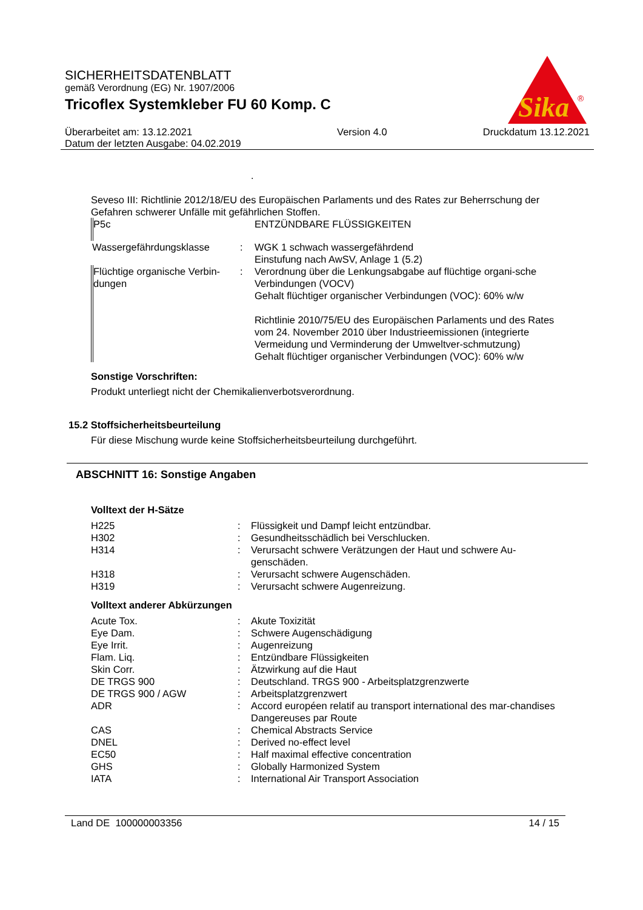SICHERHEITSDATENBLATT
gemäß Verordnung (EG) Nr. 1907/2006
Tricoflex Systemkleber FU 60 Komp. C
Sika
®
Überarbeitet am: 13.12.2021
Datum der letzten Ausgabe: 04.02.2019
Version 4.0 Druckdatum 13.12.2021
.
Seveso III: Richtlinie 2012/18/EU des Europäischen Parlaments und des Rates zur Beherrschung der Gefahren schwerer Unfälle mit gefährlichen Stoffen.
| P5c | | ENTZÜNDBARE FLÜSSIGKEITEN |
| Wassergefährdungsklasse | : | WGK 1 schwach wassergefährdend Einstufung nach AwSV, Anlage 1 (5.2) |
| Flüchtige organische Verbin-dungen | : | Verordnung über die Lenkungsabgabe auf flüchtige organi-sche Verbindungen (VOCV) Gehalt flüchtiger organischer Verbindungen (VOC): 60% w/w Richtlinie 2010/75/EU des Europäischen Parlaments und des Rates vom 24. November 2010 über Industrieemissionen (integrierte Vermeidung und Verminderung der Umweltver-schmutzung) Gehalt flüchtiger organischer Verbindungen (VOC): 60% w/w |
Sonstige Vorschriften:
Produkt unterliegt nicht der Chemikalienverbotsverordnung.
15.2 Stoffsicherheitsbeurteilung
Für diese Mischung wurde keine Stoffsicherheitsbeurteilung durchgeführt.
ABSCHNITT 16: Sonstige Angaben
Volltext der H-Sätze
| H225 | : | Flüssigkeit und Dampf leicht entzündbar. |
| H302 | : | Gesundheitsschädlich bei Verschlucken. |
| H314 | : | Verursacht schwere Verätzungen der Haut und schwere Au-genschäden. |
| H318 | : | Verursacht schwere Augenschäden. |
| H319 | : | Verursacht schwere Augenreizung. |
Volltext anderer Abkürzungen
| Acute Tox. | : | Akute Toxizität |
| Eye Dam. | : | Schwere Augenschädigung |
| Eye Irrit. | : | Augenreizung |
| Flam. Liq. | : | Entzündbare Flüssigkeiten |
| Skin Corr. | : | Ätzwirkung auf die Haut |
| DE TRGS 900 | : | Deutschland. TRGS 900 - Arbeitsplatzgrenzwerte |
| DE TRGS 900 / AGW | : | Arbeitsplatzgrenzwert |
| ADR | : | Accord européen relatif au transport international des mar-chandises Dangereuses par Route |
| CAS | : | Chemical Abstracts Service |
| DNEL | : | Derived no-effect level |
| EC50 | : | Half maximal effective concentration |
| GHS | : | Globally Harmonized System |
| IATA | : | International Air Transport Association |
Land DE 100000003356 14 / 15